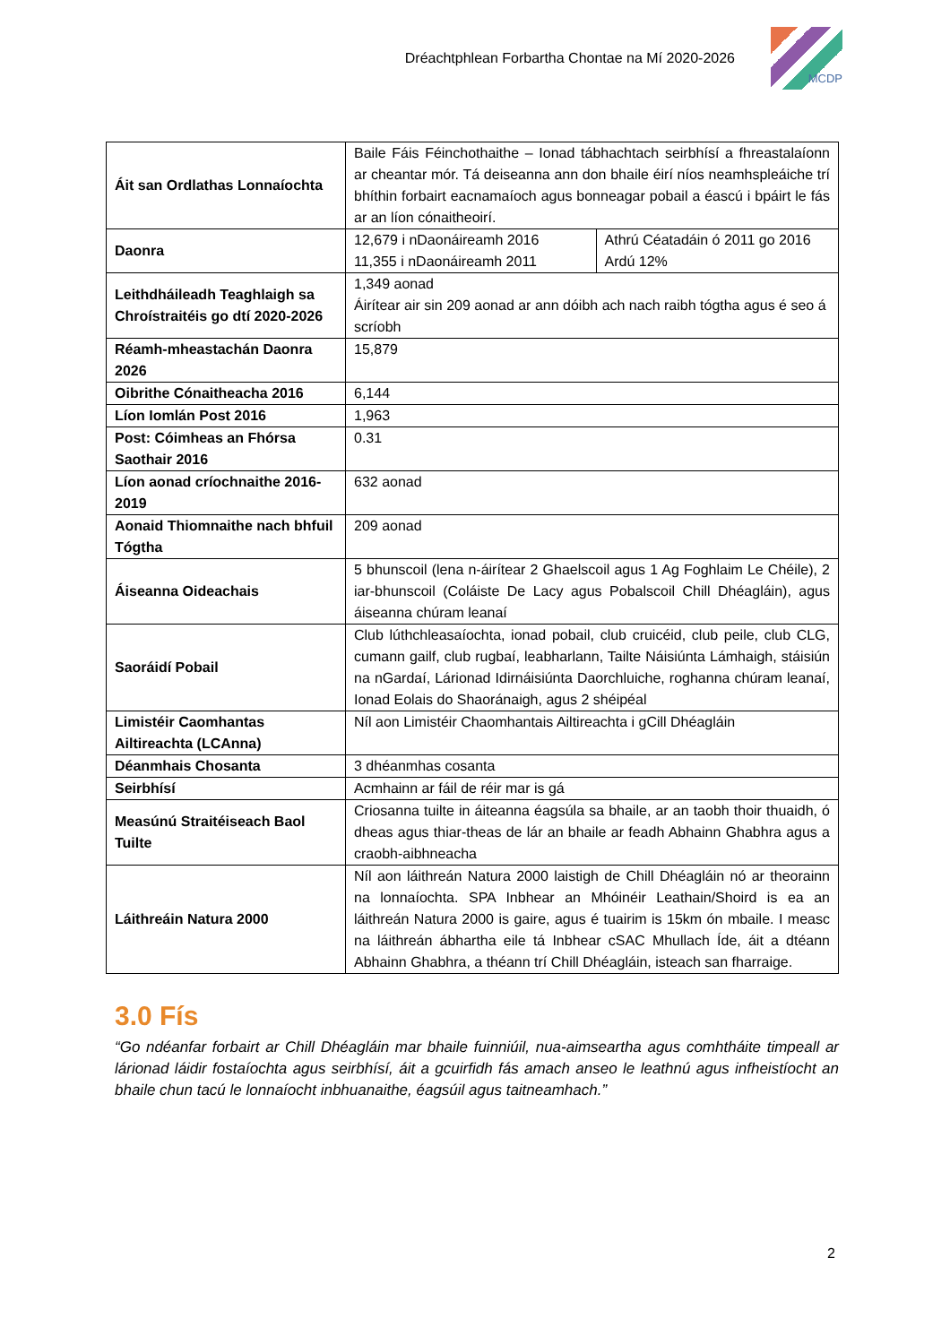Dréachtphlean Forbartha Chontae na Mí 2020-2026
MCDP
| Áit san Ordlathas Lonnaíochta | Baile Fáis Féinchothaithe – Ionad tábhachtach seirbhísí a fhreastalaíonn ar cheantar mór. Tá deiseanna ann don bhaile éirí níos neamhspleáiche trí bhíthin forbairt eacnamaíoch agus bonneagar pobail a éascú i bpáirt le fás ar an líon cónaitheoirí. | |
| Daonra | 12,679 i nDaonáireamh 2016 11,355 i nDaonáireamh 2011 | Athrú Céatadáin ó 2011 go 2016 Ardú 12% |
| Leithdháileadh Teaghlaigh sa Chroístraitéis go dtí 2020-2026 | 1,349 aonad Áirítear air sin 209 aonad ar ann dóibh ach nach raibh tógtha agus é seo á scríobh | |
| Réamh-mheastachán Daonra 2026 | 15,879 | |
| Oibrithe Cónaitheacha 2016 | 6,144 | |
| Líon Iomlán Post 2016 | 1,963 | |
| Post: Cóimheas an Fhórsa Saothair 2016 | 0.31 | |
| Líon aonad críochnaithe 2016-2019 | 632 aonad | |
| Aonaid Thiomnaithe nach bhfuil Tógtha | 209 aonad | |
| Áiseanna Oideachais | 5 bhunscoil (lena n-áirítear 2 Ghaelscoil agus 1 Ag Foghlaim Le Chéile), 2 iar-bhunscoil (Coláiste De Lacy agus Pobalscoil Chill Dhéagláin), agus áiseanna chúram leanaí | |
| Saoráidí Pobail | Club lúthchleasaíochta, ionad pobail, club cruicéid, club peile, club CLG, cumann gailf, club rugbaí, leabharlann, Tailte Náisiúnta Lámhaigh, stáisiún na nGardaí, Lárionad Idirnáisiúnta Daorchluiche, roghanna chúram leanaí, Ionad Eolais do Shaoránaigh, agus 2 shéipéal | |
| Limistéir Caomhantas Ailtireachta (LCAnna) | Níl aon Limistéir Chaomhantais Ailtireachta i gCill Dhéagláin | |
| Déanmhais Chosanta | 3 dhéanmhas cosanta | |
| Seirbhísí | Acmhainn ar fáil de réir mar is gá | |
| Measúnú Straitéiseach Baol Tuilte | Criosanna tuilte in áiteanna éagsúla sa bhaile, ar an taobh thoir thuaidh, ó dheas agus thiar-theas de lár an bhaile ar feadh Abhainn Ghabhra agus a craobh-aibhneacha | |
| Láithreáin Natura 2000 | Níl aon láithreán Natura 2000 laistigh de Chill Dhéagláin nó ar theorainn na lonnaíochta. SPA Inbhear an Mhóinéir Leathain/Shoird is ea an láithreán Natura 2000 is gaire, agus é tuairim is 15km ón mbaile. I measc na láithreán ábhartha eile tá Inbhear cSAC Mhullach Íde, áit a dtéann Abhainn Ghabhra, a théann trí Chill Dhéagláin, isteach san fharraige. | |
3.0 Fís
“Go ndéanfar forbairt ar Chill Dhéagláin mar bhaile fuinniúil, nua-aimseartha agus comhtháite timpeall ar lárionad láidir fostaíochta agus seirbhísí, áit a gcuirfidh fás amach anseo le leathnú agus infheistíocht an bhaile chun tacú le lonnaíocht inbhuanaithe, éagsúil agus taitneamhach.”
2